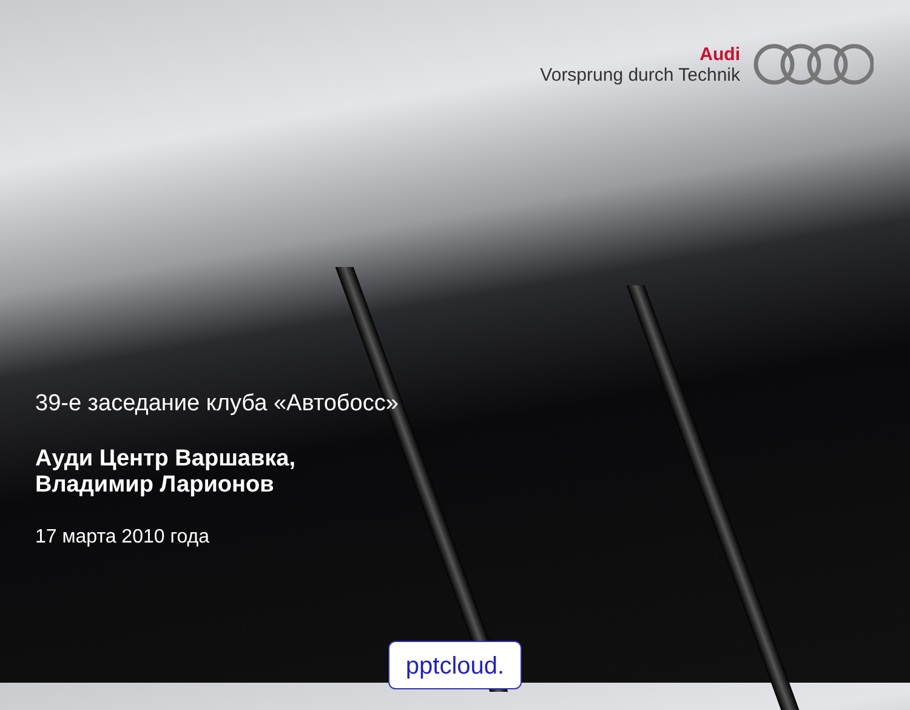Audi
Vorsprung durch Technik
39-е заседание клуба «Автобосс»
Ауди Центр Варшавка,
Владимир Ларионов
17 марта 2010 года
pptcloud.